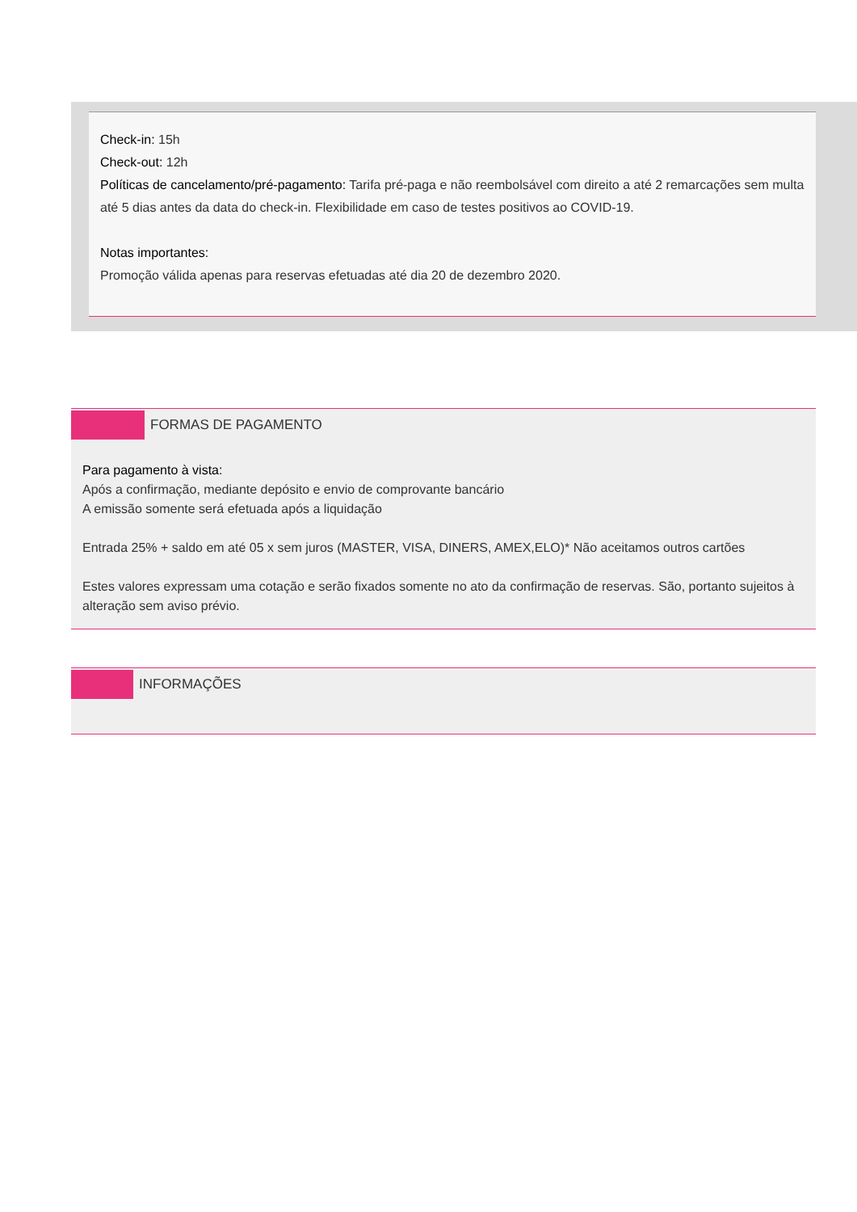Check-in: 15h
Check-out: 12h
Políticas de cancelamento/pré-pagamento: Tarifa pré-paga e não reembolsável com direito a até 2 remarcações sem multa até 5 dias antes da data do check-in. Flexibilidade em caso de testes positivos ao COVID-19.
Notas importantes:
Promoção válida apenas para reservas efetuadas até dia 20 de dezembro 2020.
FORMAS DE PAGAMENTO
Para pagamento à vista:
Após a confirmação, mediante depósito e envio de comprovante bancário
A emissão somente será efetuada após a liquidação
Entrada 25% + saldo em até 05 x sem juros (MASTER, VISA, DINERS, AMEX,ELO)* Não aceitamos outros cartões
Estes valores expressam uma cotação e serão fixados somente no ato da confirmação de reservas. São, portanto sujeitos à alteração sem aviso prévio.
INFORMAÇÕES